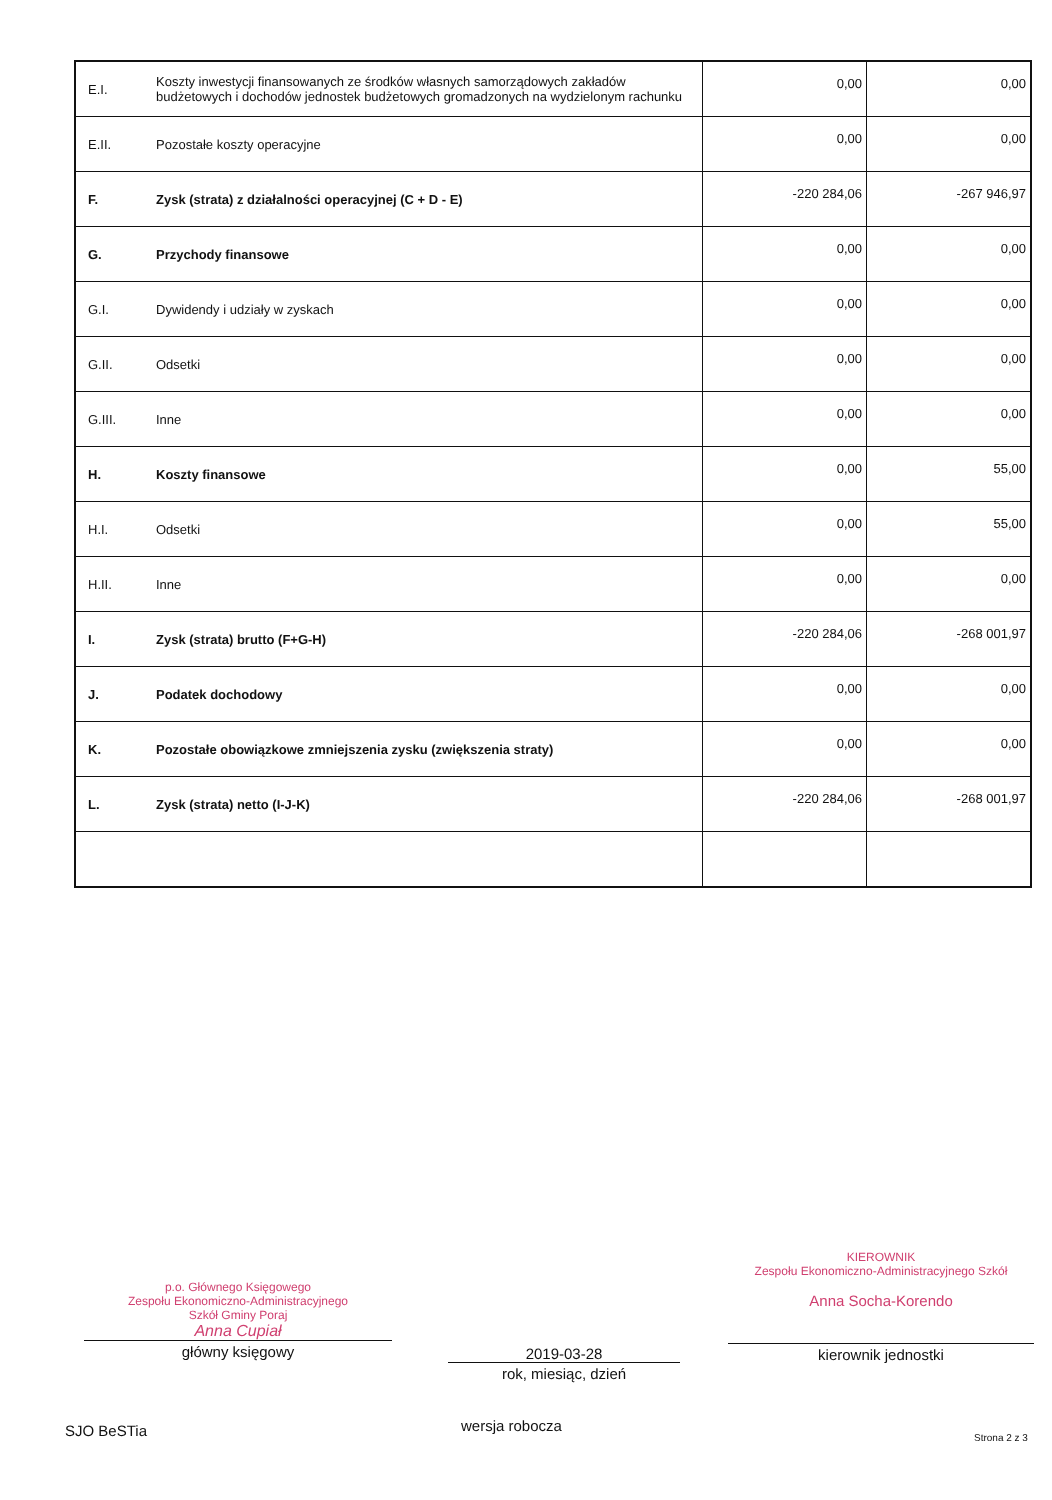| E.I. | Koszty inwestycji finansowanych ze środków własnych samorządowych zakładów budżetowych i dochodów jednostek budżetowych gromadzonych na wydzielonym rachunku | 0,00 | 0,00 |
| E.II. | Pozostałe koszty operacyjne | 0,00 | 0,00 |
| F. | Zysk (strata) z działalności operacyjnej (C + D - E) | -220 284,06 | -267 946,97 |
| G. | Przychody finansowe | 0,00 | 0,00 |
| G.I. | Dywidendy i udziały w zyskach | 0,00 | 0,00 |
| G.II. | Odsetki | 0,00 | 0,00 |
| G.III. | Inne | 0,00 | 0,00 |
| H. | Koszty finansowe | 0,00 | 55,00 |
| H.I. | Odsetki | 0,00 | 55,00 |
| H.II. | Inne | 0,00 | 0,00 |
| I. | Zysk (strata) brutto (F+G-H) | -220 284,06 | -268 001,97 |
| J. | Podatek dochodowy | 0,00 | 0,00 |
| K. | Pozostałe obowiązkowe zmniejszenia zysku (zwiększenia straty) | 0,00 | 0,00 |
| L. | Zysk (strata) netto (I-J-K) | -220 284,06 | -268 001,97 |
p.o. Głównego Księgowego
Zespołu Ekonomiczno-Administracyjnego
Szkół Gminy Poraj
Anna Cupiał
główny księgowy
2019-03-28
rok, miesiąc, dzień
KIEROWNIK
Zespołu Ekonomiczno-Administracyjnego Szkół
Anna Socha-Korendo
kierownik jednostki
SJO BeSTia wersja robocza
Strona 2 z 3